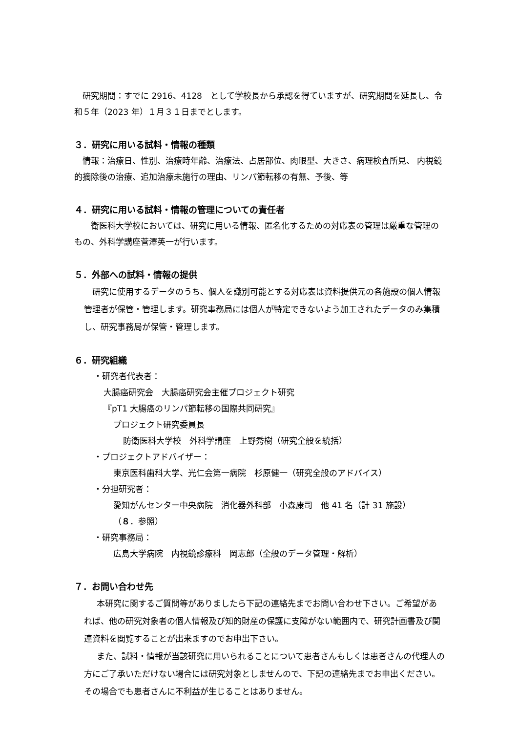研究期間：すでに 2916、4128　として学校長から承認を得ていますが、研究期間を延長し、令和５年（2023 年）１月３１日までとします。
３．研究に用いる試料・情報の種類
情報：治療日、性別、治療時年齢、治療法、占居部位、肉眼型、大きさ、病理検査所見、 内視鏡的摘除後の治療、追加治療未施行の理由、リンパ節転移の有無、予後、等
４．研究に用いる試料・情報の管理についての責任者
衛医科大学校においては、研究に用いる情報、匿名化するための対応表の管理は厳重な管理のもの、外科学講座菅澤英一が行います。
５．外部への試料・情報の提供
研究に使用するデータのうち、個人を識別可能とする対応表は資料提供元の各施設の個人情報管理者が保管・管理します。研究事務局には個人が特定できないよう加工されたデータのみ集積し、研究事務局が保管・管理します。
６．研究組織
・研究者代表者：
大腸癌研究会　大腸癌研究会主催プロジェクト研究
『pT1 大腸癌のリンパ節転移の国際共同研究』
プロジェクト研究委員長
防衛医科大学校　外科学講座　上野秀樹（研究全般を統括）
・プロジェクトアドバイザー：
東京医科歯科大学、光仁会第一病院　杉原健一（研究全般のアドバイス）
・分担研究者：
愛知がんセンター中央病院　消化器外科部　小森康司　他 41 名（計 31 施設）
（８．参照）
・研究事務局：
広島大学病院　内視鏡診療科　岡志郎（全般のデータ管理・解析）
７．お問い合わせ先
本研究に関するご質問等がありましたら下記の連絡先までお問い合わせ下さい。ご希望があれば、他の研究対象者の個人情報及び知的財産の保護に支障がない範囲内で、研究計画書及び関連資料を閲覧することが出来ますのでお申出下さい。
また、試料・情報が当該研究に用いられることについて患者さんもしくは患者さんの代理人の方にご了承いただけない場合には研究対象としませんので、下記の連絡先までお申出ください。その場合でも患者さんに不利益が生じることはありません。